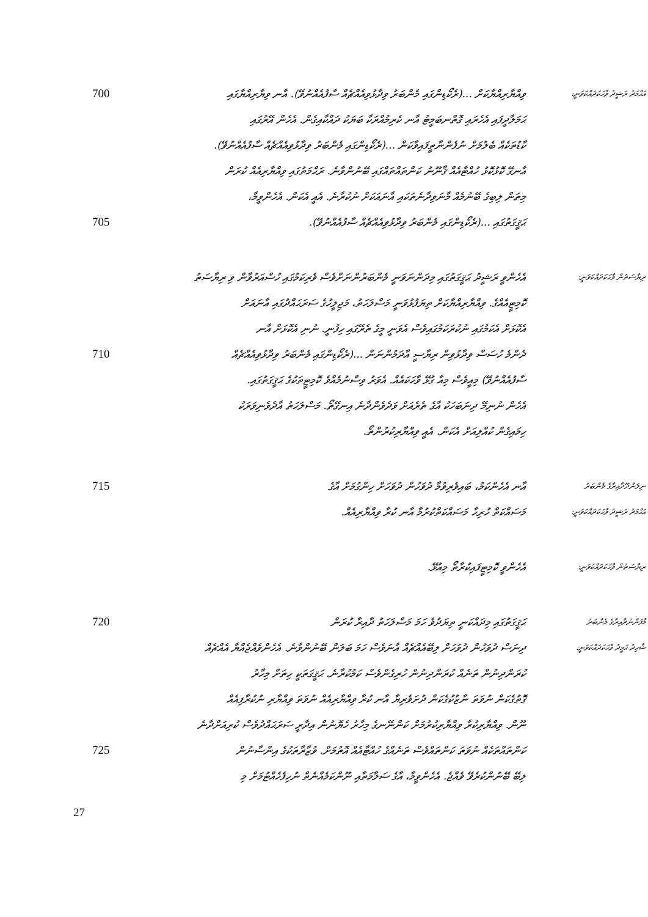އަޙްމަދު ރަޝީދު ވާހަކަދައްކަވަނީ:
ވިއްޔާރިއްޔާކަށް ...(ރެކޯޑިންގައި މެންބަރު ވިދާޅުވިއެއްޗެއް ސާފުއެއްނުވޭ). އާނ ވިޔާރިއްޔާގައި
700
ޙަމަލާދީފައި އެހެރައި ގޮތްނބަމީޓު އާނ ކެރިމުއްރަކާ ބަޔަކު ދައްކާއިގެން. އެހެން އޭރުގައި
ކާޑުތަކެއް ބެލުމަށް ނުފެންނާތީފައިވާކަން ...(ރެކޯޑިންގައި މެންބަރު ވިދާޅުވިއެއްޗެއް ސާފުއެއްނުވޭ).
އާނގޭ ކޮޅުކޮޅު ހުއްޓާއެއް ޤާނޫނު ކަންތައްތައްގައި ބޭނުންވާނެ. ރަޙްމަތުގައި ވިއްޔާރިއެއް ކުރަން
މިތަން ލިބިގެ ބޭނުމެއް މާނަވިދާނެތަކައި އާނައަކަށް ނުކުރާނެ. އެއީ އެކަން. އެހެންވީމާ،
ޙަޤީގަތުގައި ...(ރެކޯޑިންގައި މެންބަރު ވިދާޅުވިއެއްޗެއް ސާފުއެއްނުވޭ).
705
ރިޔާސަތުން ވާހަކަދައްކަވަނީ:
އެހެންވީ ރަޝީދު ޙަޤީގަތުގައި މިދަންނަވަނީ މެންބަރުންނަށްވެސް ވެރިކަމުގައި ހުސްއަރުވާން ވި ރިޔާސަތު
ކޮމިޓީއެއްގެ. ވިއްޔާރިއްޔާކަށް ތިޔަފުޅުވަނީ މަސްލަހަތު، މަޖިލީހުގެ ސަރަޙައްދުގައި އާނައަށް
އެކޮޅަށް އެކަމުގައި ނުކުރަކަމުގައިވެސް އެވަނީ މީގެ ތެރޭގައި ހިފުނީ. ނުނި އެކޮޅަށް އާނ
ދެންމެ ހުސަސް ވިދާޅުވިން ރިޔާސީ އާދަމުންނަން ...(ރެކޯޑިންގައި މެންބަރު ވިދާޅުވިއެއްޗެއް
710
ސާފުއެއްނުވޭ) މިއީވެސް މިއާ ގުޅޭ ވާހަކައެއް. އެވަރު ވިސްނުމެއްވެ ކޮމިޓީތަކުގެ ޙަޤީގަތުގައި.
އެހެން ނުނިމޭ ދިނަބަހަކު އާގެ ތެރެއަށް ވަދެވެންދާނެ އިނގޭތޯ. މަސްލަހަތު އާދެވެނިވަރަކު
ހިމައިގެން ކުއްލިއަށް އެކަން. އެއީ ވިއްޔާރިކުރުންތޯ.
ނިލަންދޫދާއިރާގެ މެންބަރު
އާނ އެހެންކަމު، ބައިވެރިވުމާ ދުވަހުން ދުވަހަށް ހިންގުމަށް އާގެ
715
އަޙްމަދު ރަޝީދު ވާހަކަދައްކަވަނީ:
މަސައްކަތް ހުރިހާ މަސައްކަތްކުރުމާ އާނ ކުރާ ވިއްޔާރިއެއް.
ރިޔާސަތުން ވާހަކަދައްކަވަނީ:
އެހެންވީ ކޮމިޓީފައިކުރާތޯ މިއުޅޭ.
މާފަންނުދާއިރާގެ މެންބަރު
ޙަޤީގަތުގައި މިދައްކަނީ ތިޔަދުވެ ހަމަ މަސްލަހަތު ދާއިރާ ކުރަން
720
ޝާހިދު ޙަމީދު ވާހަކަދައްކަވަނީ:
ދިނަސް ދުވަހުން ދުވަހަށް ލިބޭއެއްޗެއް އާނަވެސް ހަމަ ބަލަން ބޭނުންވާނެ. އެހެންވެއްޖެއްޔާ އެއްޗެއް
ކުރަންދިނުން ތަނެއް ކުރަންދިނުން ހުރިގެންވެސް ކަމުކުރާނެ. ޙަޤީގަތަކީ ހިތަށް މިހާރު
ގޮތުގެކަން ނުވަތަ ނާޒުކުގެކަން ދުށަވެރިޔާ އާނ ކުރާ ވިއްޔާރިއެއް ނުވަތަ ވިއްޔާރި ނުކުރާފިއެއް
ނޫން. ވިއްޔާރިކުރާ ވިއްޔާރިކުރުމަށް ކަންނޭނގެ މިހާރު ހެޔޮނުން އިދާރީ ސަރަޙައްދުވެސް ކުރިއަށްދާނެ
ކަންތައްތަކެއް ނުވަތަ ކަންތައްވެސް ތަނެއްގެ ހުއްޓާއެއް އޮތުމަށް. ވުޒާރާތަކުގެ އިންސާނުން
725
ލިބޭ ބޭނުންކުރެވޭ ވެއްޖެ. އެހެންވީމާ، އާގެ ސަލާމަތާއި ނޫންކަމެއްނެތް ނުހިފެހެއްޓުމަށް މި
27